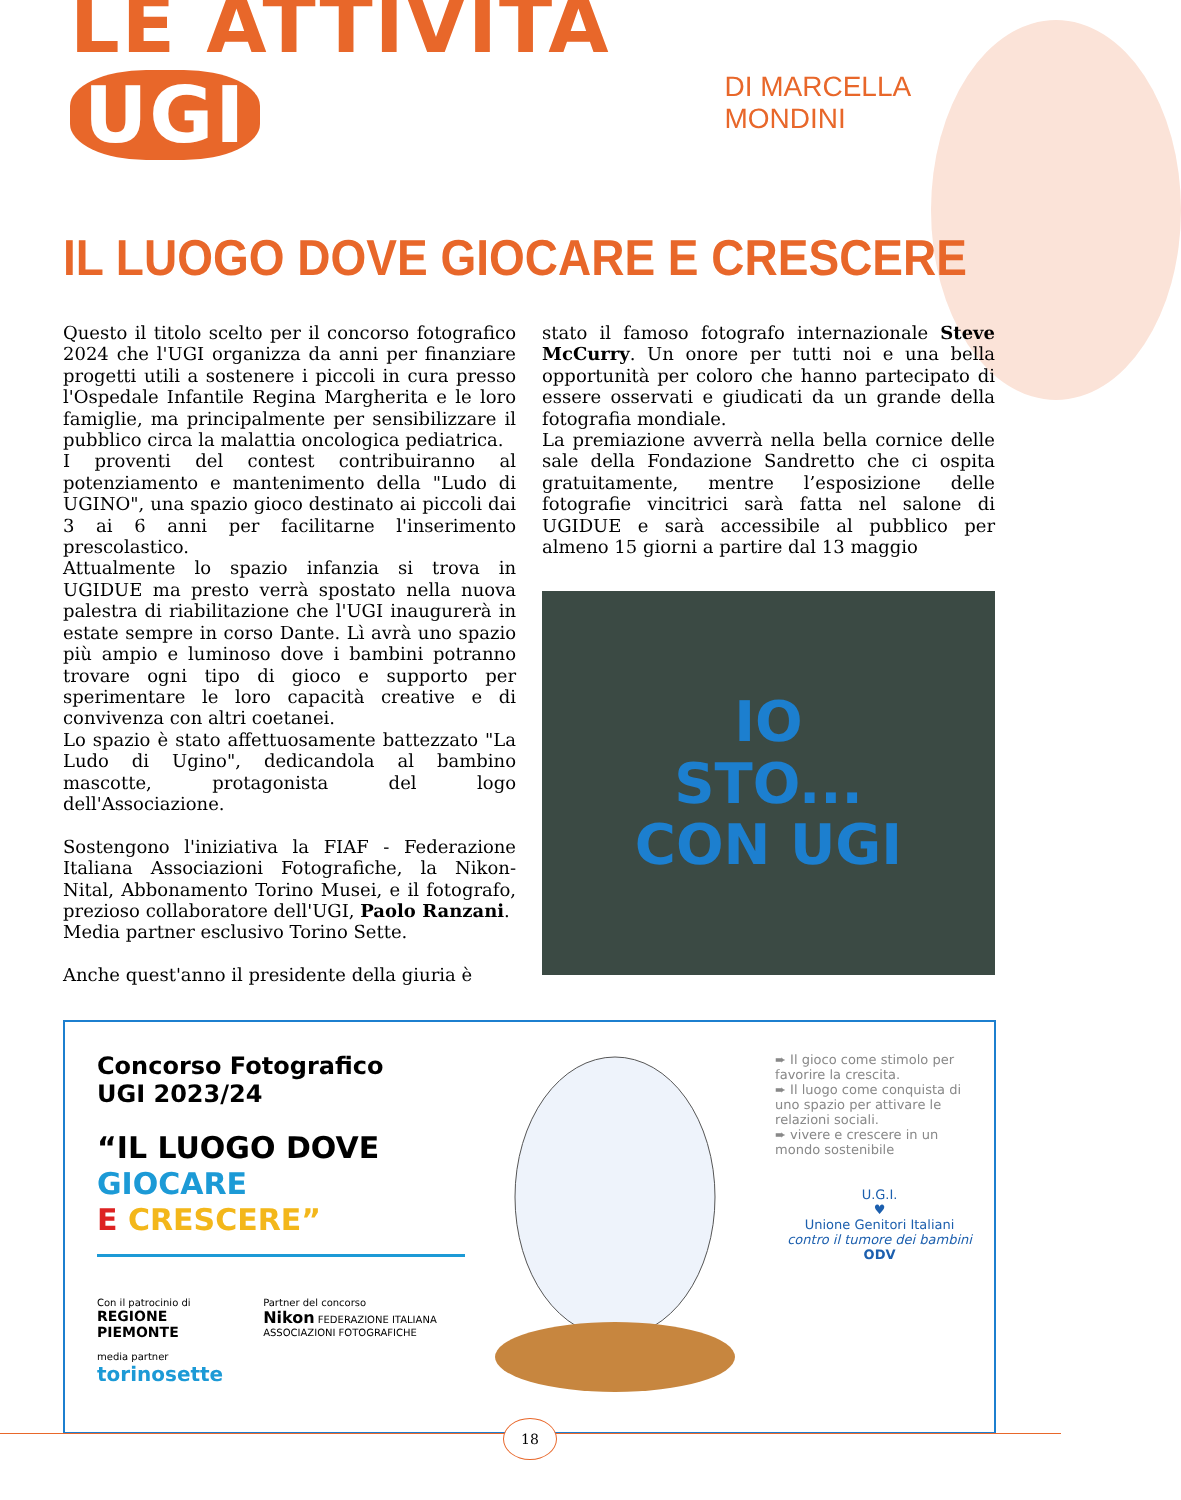LE ATTIVITÀ UGI
DI MARCELLA MONDINI
IL LUOGO DOVE GIOCARE E CRESCERE
Questo il titolo scelto per il concorso fotografico 2024 che l'UGI organizza da anni per finanziare progetti utili a sostenere i piccoli in cura presso l'Ospedale Infantile Regina Margherita e le loro famiglie, ma principalmente per sensibilizzare il pubblico circa la malattia oncologica pediatrica.
I proventi del contest contribuiranno al potenziamento e mantenimento della "Ludo di UGINO", una spazio gioco destinato ai piccoli dai 3 ai 6 anni per facilitarne l'inserimento prescolastico.
Attualmente lo spazio infanzia si trova in UGIDUE ma presto verrà spostato nella nuova palestra di riabilitazione che l'UGI inaugurerà in estate sempre in corso Dante. Lì avrà uno spazio più ampio e luminoso dove i bambini potranno trovare ogni tipo di gioco e supporto per sperimentare le loro capacità creative e di convivenza con altri coetanei.
Lo spazio è stato affettuosamente battezzato "La Ludo di Ugino", dedicandola al bambino mascotte, protagonista del logo dell'Associazione.
Sostengono l'iniziativa la FIAF - Federazione Italiana Associazioni Fotografiche, la Nikon-Nital, Abbonamento Torino Musei, e il fotografo, prezioso collaboratore dell'UGI, Paolo Ranzani.
Media partner esclusivo Torino Sette.
Anche quest'anno il presidente della giuria è
stato il famoso fotografo internazionale Steve McCurry. Un onore per tutti noi e una bella opportunità per coloro che hanno partecipato di essere osservati e giudicati da un grande della fotografia mondiale.
La premiazione avverrà nella bella cornice delle sale della Fondazione Sandretto che ci ospita gratuitamente, mentre l’esposizione delle fotografie vincitrici sarà fatta nel salone di UGIDUE e sarà accessibile al pubblico per almeno 15 giorni a partire dal 13 maggio
IO
STO...
CON UGI
Concorso Fotografico
UGI 2023/24
“IL LUOGO DOVE
GIOCARE
E CRESCERE”
Con il patrocinio di
REGIONE PIEMONTE
media partner
torinosette
Partner del concorso
Nikon FEDERAZIONE ITALIANA ASSOCIAZIONI FOTOGRAFICHE
➨ Il gioco come stimolo per favorire la crescita.
➨ Il luogo come conquista di uno spazio per attivare le relazioni sociali.
➨ vivere e crescere in un mondo sostenibile
U.G.I.
♥
Unione Genitori Italiani
contro il tumore dei bambini
ODV
18